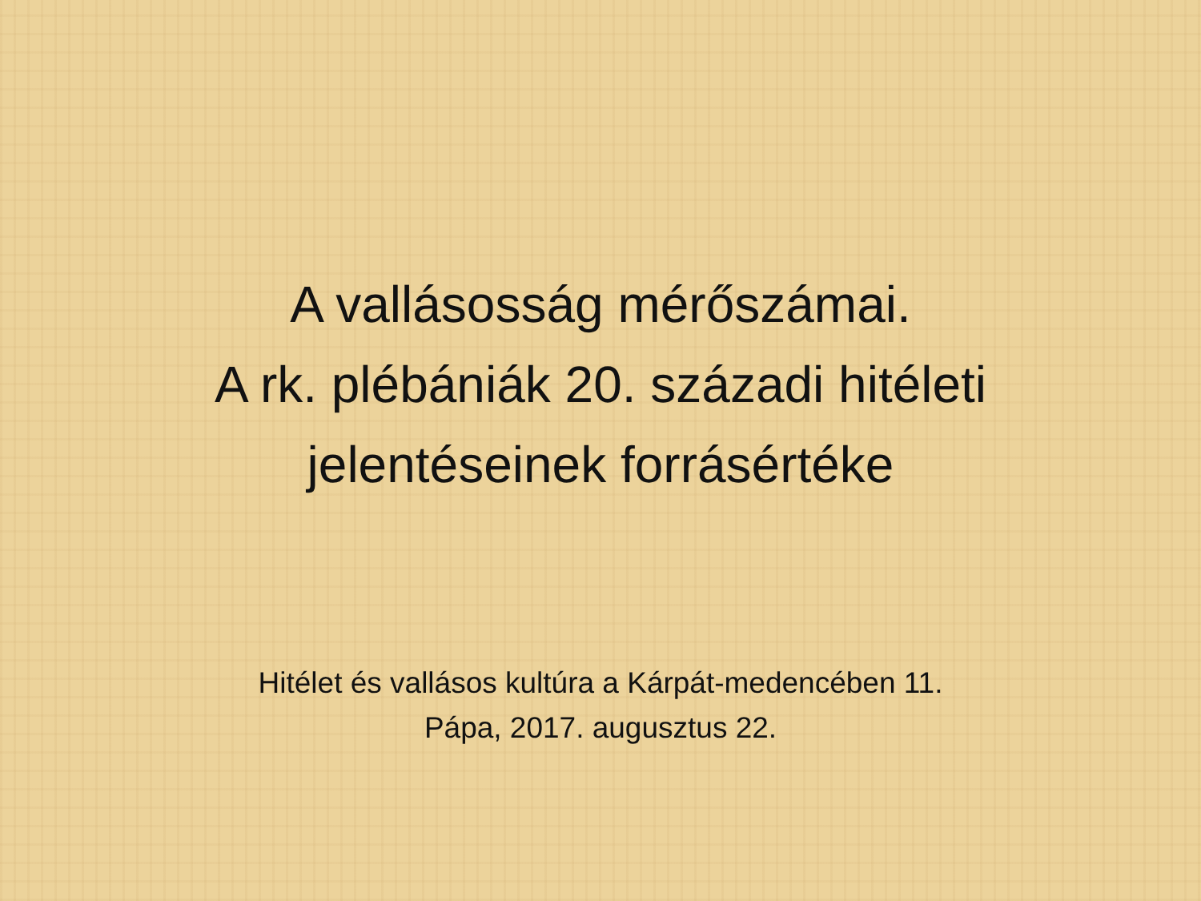A vallásosság mérőszámai.
A rk. plébániák 20. századi hitéleti
jelentéseinek forrásértéke
Hitélet és vallásos kultúra a Kárpát-medencében 11.
Pápa, 2017. augusztus 22.